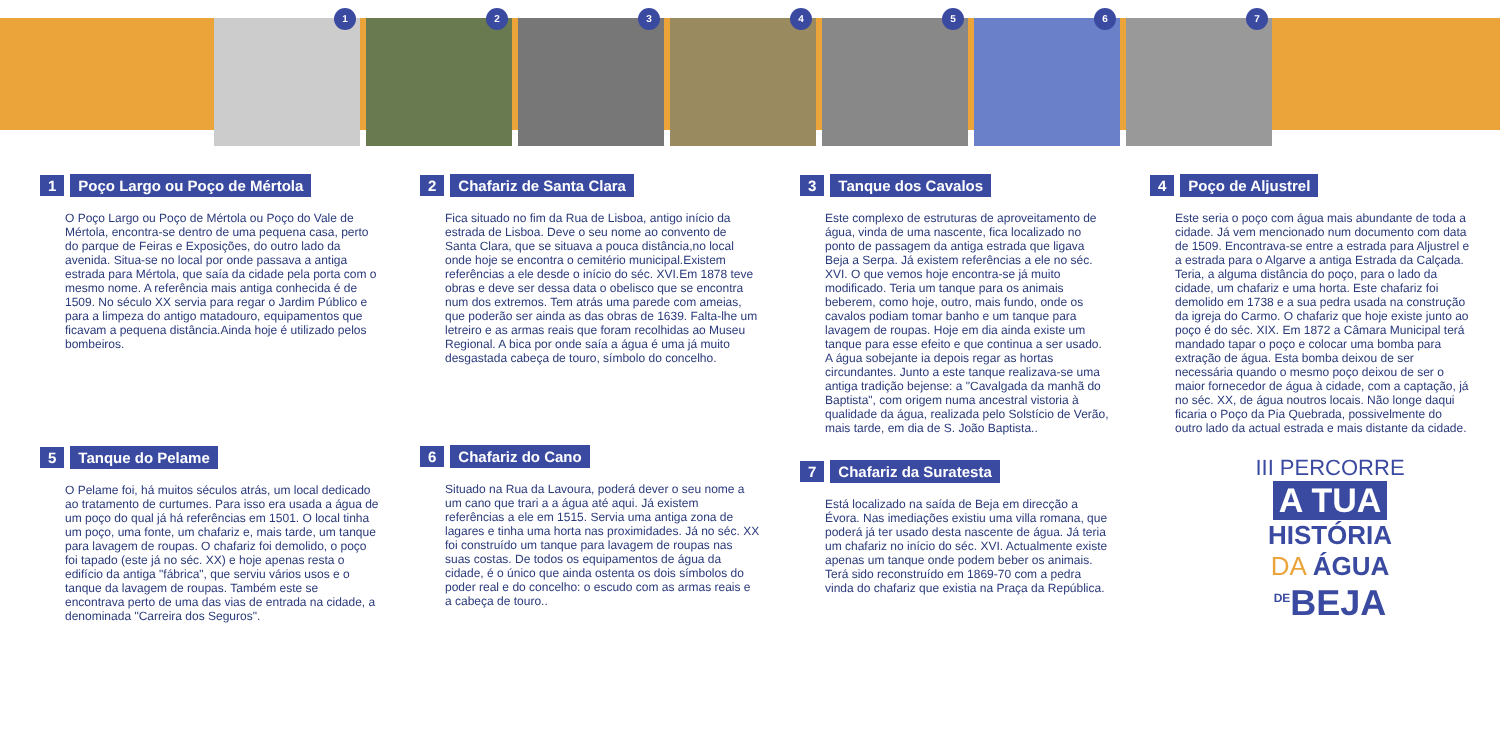1
2
3
4
5
6
7
1 Poço Largo ou Poço de Mértola
O Poço Largo ou Poço de Mértola ou Poço do Vale de Mértola, encontra-se dentro de uma pequena casa, perto do parque de Feiras e Exposições, do outro lado da avenida. Situa-se no local por onde passava a antiga estrada para Mértola, que saía da cidade pela porta com o mesmo nome. A referência mais antiga conhecida é de 1509. No século XX servia para regar o Jardim Público e para a limpeza do antigo matadouro, equipamentos que ficavam a pequena distância.Ainda hoje é utilizado pelos bombeiros.
5 Tanque do Pelame
O Pelame foi, há muitos séculos atrás, um local dedicado ao tratamento de curtumes. Para isso era usada a água de um poço do qual já há referências em 1501. O local tinha um poço, uma fonte, um chafariz e, mais tarde, um tanque para lavagem de roupas. O chafariz foi demolido, o poço foi tapado (este já no séc. XX) e hoje apenas resta o edifício da antiga "fábrica", que serviu vários usos e o tanque da lavagem de roupas. Também este se encontrava perto de uma das vias de entrada na cidade, a denominada "Carreira dos Seguros".
2 Chafariz de Santa Clara
Fica situado no fim da Rua de Lisboa, antigo início da estrada de Lisboa. Deve o seu nome ao convento de Santa Clara, que se situava a pouca distância,no local onde hoje se encontra o cemitério municipal.Existem referências a ele desde o início do séc. XVI.Em 1878 teve obras e deve ser dessa data o obelisco que se encontra num dos extremos. Tem atrás uma parede com ameias, que poderão ser ainda as das obras de 1639. Falta-lhe um letreiro e as armas reais que foram recolhidas ao Museu Regional. A bica por onde saía a água é uma já muito desgastada cabeça de touro, símbolo do concelho.
6 Chafariz do Cano
Situado na Rua da Lavoura, poderá dever o seu nome a um cano que trari a a água até aqui. Já existem referências a ele em 1515. Servia uma antiga zona de lagares e tinha uma horta nas proximidades. Já no séc. XX foi construído um tanque para lavagem de roupas nas suas costas. De todos os equipamentos de água da cidade, é o único que ainda ostenta os dois símbolos do poder real e do concelho: o escudo com as armas reais e a cabeça de touro..
3 Tanque dos Cavalos
Este complexo de estruturas de aproveitamento de água, vinda de uma nascente, fica localizado no ponto de passagem da antiga estrada que ligava Beja a Serpa. Já existem referências a ele no séc. XVI. O que vemos hoje encontra-se já muito modificado. Teria um tanque para os animais beberem, como hoje, outro, mais fundo, onde os cavalos podiam tomar banho e um tanque para lavagem de roupas. Hoje em dia ainda existe um tanque para esse efeito e que continua a ser usado. A água sobejante ia depois regar as hortas circundantes. Junto a este tanque realizava-se uma antiga tradição bejense: a "Cavalgada da manhã do Baptista", com origem numa ancestral vistoria à qualidade da água, realizada pelo Solstício de Verão, mais tarde, em dia de S. João Baptista..
7 Chafariz da Suratesta
Está localizado na saída de Beja em direcção a Évora. Nas imediações existiu uma villa romana, que poderá já ter usado desta nascente de água. Já teria um chafariz no início do séc. XVI. Actualmente existe apenas um tanque onde podem beber os animais. Terá sido reconstruído em 1869-70 com a pedra vinda do chafariz que existia na Praça da República.
4 Poço de Aljustrel
Este seria o poço com água mais abundante de toda a cidade. Já vem mencionado num documento com data de 1509. Encontrava-se entre a estrada para Aljustrel e a estrada para o Algarve a antiga Estrada da Calçada. Teria, a alguma distância do poço, para o lado da cidade, um chafariz e uma horta. Este chafariz foi demolido em 1738 e a sua pedra usada na construção da igreja do Carmo. O chafariz que hoje existe junto ao poço é do séc. XIX. Em 1872 a Câmara Municipal terá mandado tapar o poço e colocar uma bomba para extração de água. Esta bomba deixou de ser necessária quando o mesmo poço deixou de ser o maior fornecedor de água à cidade, com a captação, já no séc. XX, de água noutros locais. Não longe daqui ficaria o Poço da Pia Quebrada, possivelmente do outro lado da actual estrada e mais distante da cidade.
III PERCORRE
A TUA
HISTÓRIA
DA ÁGUA
<sup>DE</sup>BEJA